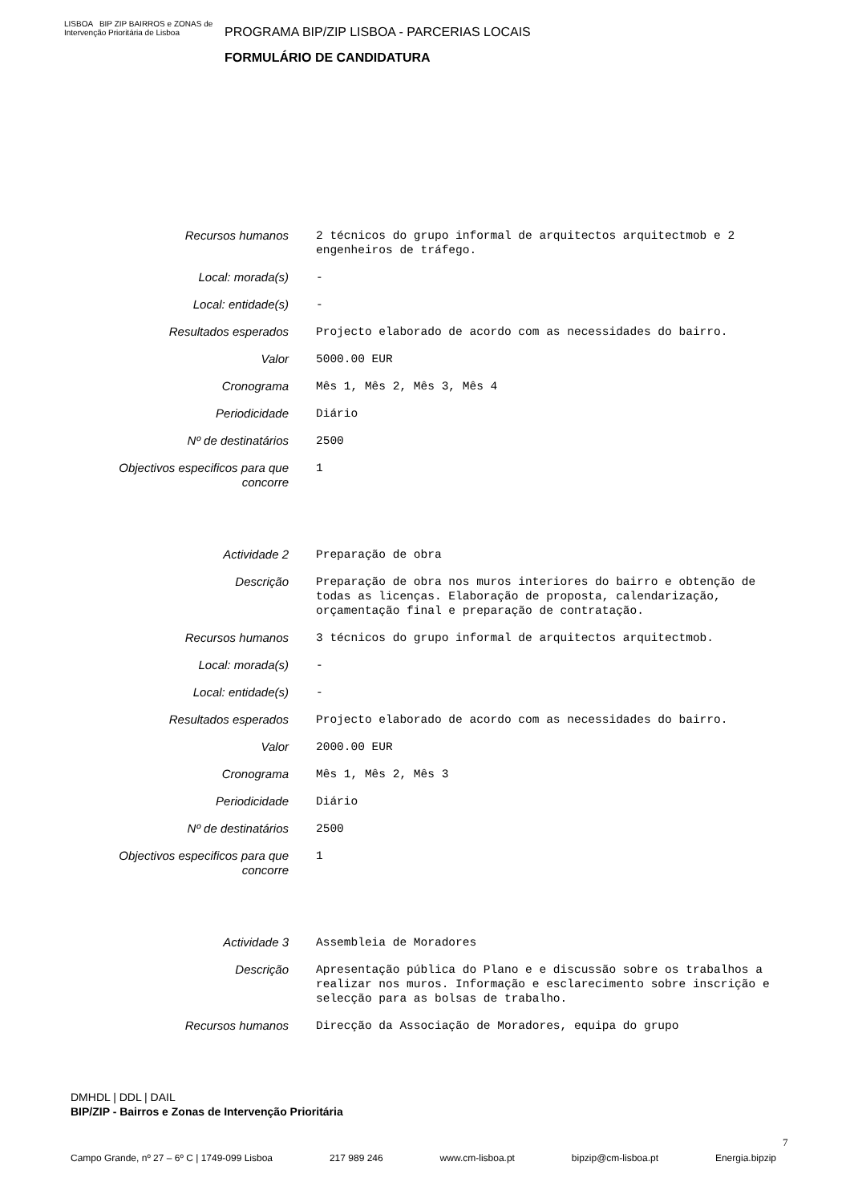LISBOA BIP ZIP BAIRROS e ZONAS de Intervenção Prioritária de Lisboa
PROGRAMA BIP/ZIP LISBOA - PARCERIAS LOCAIS
FORMULÁRIO DE CANDIDATURA
| Recursos humanos | 2 técnicos do grupo informal de arquitectos arquitectmob e 2 engenheiros de tráfego. |
| Local: morada(s) | - |
| Local: entidade(s) | - |
| Resultados esperados | Projecto elaborado de acordo com as necessidades do bairro. |
| Valor | 5000.00 EUR |
| Cronograma | Mês 1, Mês 2, Mês 3, Mês 4 |
| Periodicidade | Diário |
| Nº de destinatários | 2500 |
| Objectivos especificos para que concorre | 1 |
| Actividade 2 | Preparação de obra |
| Descrição | Preparação de obra nos muros interiores do bairro e obtenção de todas as licenças. Elaboração de proposta, calendarização, orçamentação final e preparação de contratação. |
| Recursos humanos | 3 técnicos do grupo informal de arquitectos arquitectmob. |
| Local: morada(s) | - |
| Local: entidade(s) | - |
| Resultados esperados | Projecto elaborado de acordo com as necessidades do bairro. |
| Valor | 2000.00 EUR |
| Cronograma | Mês 1, Mês 2, Mês 3 |
| Periodicidade | Diário |
| Nº de destinatários | 2500 |
| Objectivos especificos para que concorre | 1 |
| Actividade 3 | Assembleia de Moradores |
| Descrição | Apresentação pública do Plano e e discussão sobre os trabalhos a realizar nos muros. Informação e esclarecimento sobre inscrição e selecção para as bolsas de trabalho. |
| Recursos humanos | Direcção da Associação de Moradores, equipa do grupo |
DMHDL | DDL | DAIL
BIP/ZIP - Bairros e Zonas de Intervenção Prioritária
Campo Grande, nº 27 – 6º C | 1749-099 Lisboa 217 989 246 www.cm-lisboa.pt bipzip@cm-lisboa.pt Energia.bipzip
7